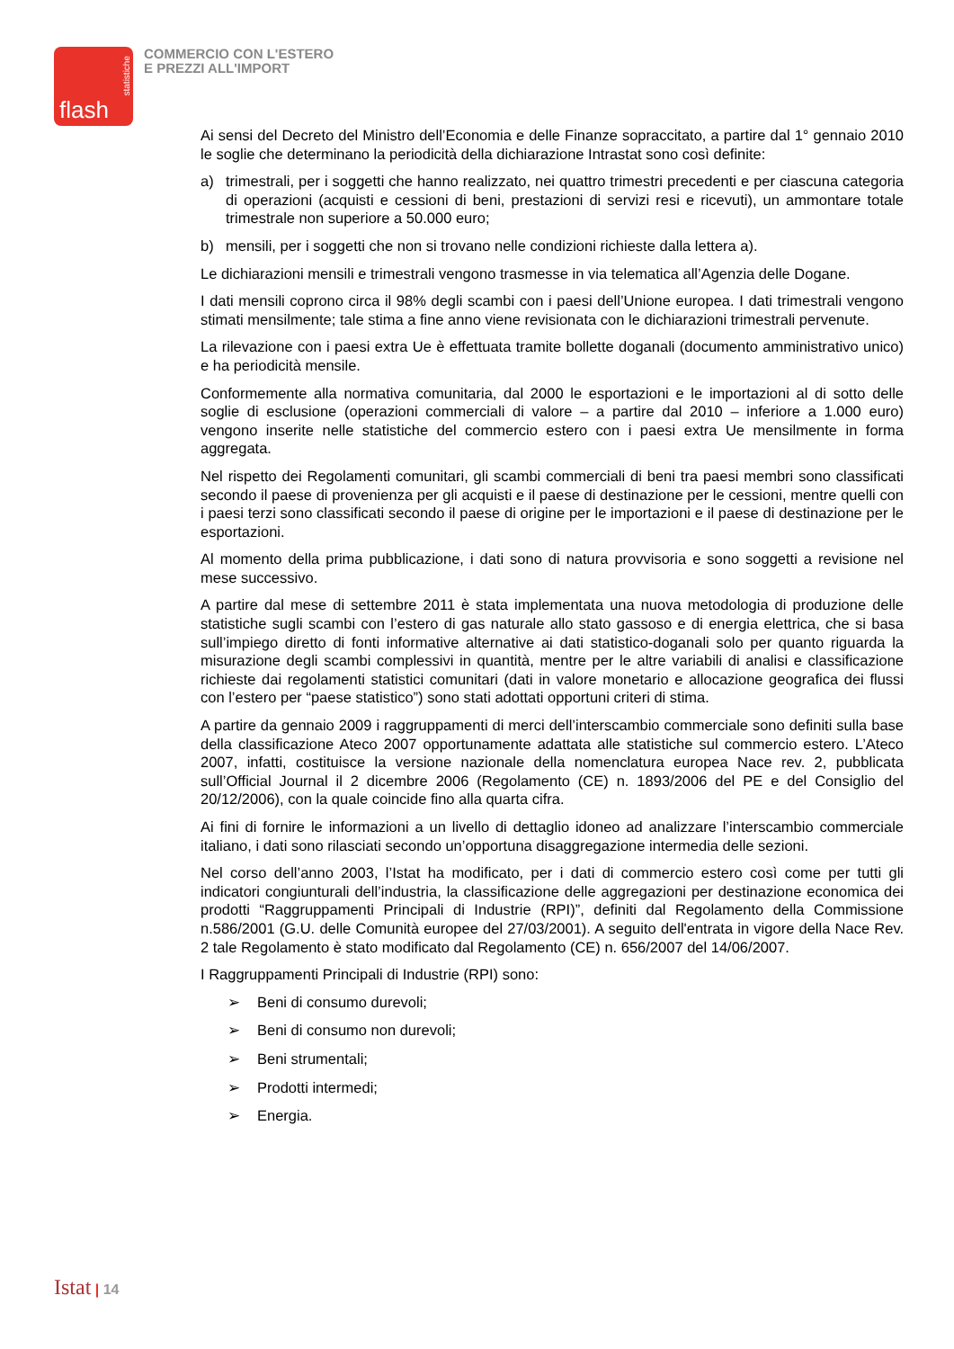statistiche
flash
COMMERCIO CON L'ESTERO
E PREZZI ALL'IMPORT
Ai sensi del Decreto del Ministro dell’Economia e delle Finanze sopraccitato, a partire dal 1° gennaio 2010 le soglie che determinano la periodicità della dichiarazione Intrastat sono così definite:
a) trimestrali, per i soggetti che hanno realizzato, nei quattro trimestri precedenti e per ciascuna categoria di operazioni (acquisti e cessioni di beni, prestazioni di servizi resi e ricevuti), un ammontare totale trimestrale non superiore a 50.000 euro;
b) mensili, per i soggetti che non si trovano nelle condizioni richieste dalla lettera a).
Le dichiarazioni mensili e trimestrali vengono trasmesse in via telematica all’Agenzia delle Dogane.
I dati mensili coprono circa il 98% degli scambi con i paesi dell’Unione europea. I dati trimestrali vengono stimati mensilmente; tale stima a fine anno viene revisionata con le dichiarazioni trimestrali pervenute.
La rilevazione con i paesi extra Ue è effettuata tramite bollette doganali (documento amministrativo unico) e ha periodicità mensile.
Conformemente alla normativa comunitaria, dal 2000 le esportazioni e le importazioni al di sotto delle soglie di esclusione (operazioni commerciali di valore – a partire dal 2010 – inferiore a 1.000 euro) vengono inserite nelle statistiche del commercio estero con i paesi extra Ue mensilmente in forma aggregata.
Nel rispetto dei Regolamenti comunitari, gli scambi commerciali di beni tra paesi membri sono classificati secondo il paese di provenienza per gli acquisti e il paese di destinazione per le cessioni, mentre quelli con i paesi terzi sono classificati secondo il paese di origine per le importazioni e il paese di destinazione per le esportazioni.
Al momento della prima pubblicazione, i dati sono di natura provvisoria e sono soggetti a revisione nel mese successivo.
A partire dal mese di settembre 2011 è stata implementata una nuova metodologia di produzione delle statistiche sugli scambi con l’estero di gas naturale allo stato gassoso e di energia elettrica, che si basa sull’impiego diretto di fonti informative alternative ai dati statistico-doganali solo per quanto riguarda la misurazione degli scambi complessivi in quantità, mentre per le altre variabili di analisi e classificazione richieste dai regolamenti statistici comunitari (dati in valore monetario e allocazione geografica dei flussi con l’estero per “paese statistico”) sono stati adottati opportuni criteri di stima.
A partire da gennaio 2009 i raggruppamenti di merci dell’interscambio commerciale sono definiti sulla base della classificazione Ateco 2007 opportunamente adattata alle statistiche sul commercio estero. L’Ateco 2007, infatti, costituisce la versione nazionale della nomenclatura europea Nace rev. 2, pubblicata sull’Official Journal il 2 dicembre 2006 (Regolamento (CE) n. 1893/2006 del PE e del Consiglio del 20/12/2006), con la quale coincide fino alla quarta cifra.
Ai fini di fornire le informazioni a un livello di dettaglio idoneo ad analizzare l’interscambio commerciale italiano, i dati sono rilasciati secondo un’opportuna disaggregazione intermedia delle sezioni.
Nel corso dell’anno 2003, l’Istat ha modificato, per i dati di commercio estero così come per tutti gli indicatori congiunturali dell’industria, la classificazione delle aggregazioni per destinazione economica dei prodotti “Raggruppamenti Principali di Industrie (RPI)”, definiti dal Regolamento della Commissione n.586/2001 (G.U. delle Comunità europee del 27/03/2001). A seguito dell'entrata in vigore della Nace Rev. 2 tale Regolamento è stato modificato dal Regolamento (CE) n. 656/2007 del 14/06/2007.
I Raggruppamenti Principali di Industrie (RPI) sono:
➢ Beni di consumo durevoli;
➢ Beni di consumo non durevoli;
➢ Beni strumentali;
➢ Prodotti intermedi;
➢ Energia.
Istat | 14